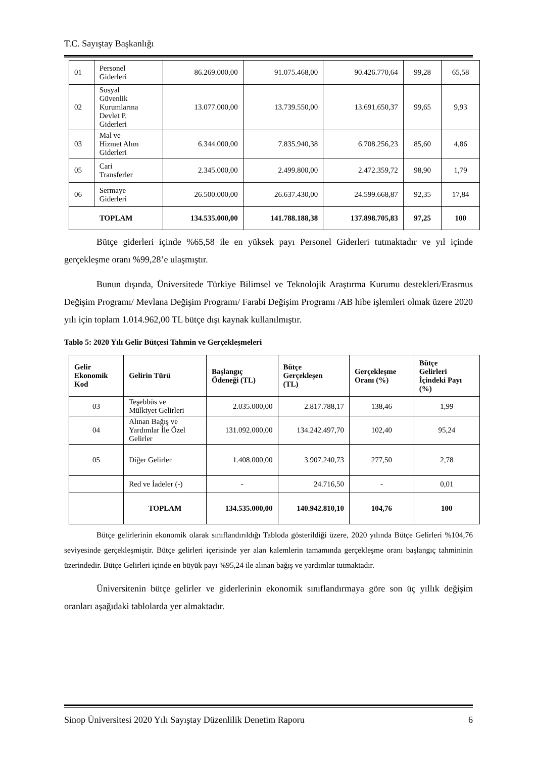T.C. Sayıştay Başkanlığı
| 01 | Personel Giderleri | 86.269.000,00 | 91.075.468,00 | 90.426.770,64 | 99,28 | 65,58 |
| 02 | Sosyal Güvenlik Kurumlarına Devlet P. Giderleri | 13.077.000,00 | 13.739.550,00 | 13.691.650,37 | 99,65 | 9,93 |
| 03 | Mal ve Hizmet Alım Giderleri | 6.344.000,00 | 7.835.940,38 | 6.708.256,23 | 85,60 | 4,86 |
| 05 | Cari Transferler | 2.345.000,00 | 2.499.800,00 | 2.472.359,72 | 98,90 | 1,79 |
| 06 | Sermaye Giderleri | 26.500.000,00 | 26.637.430,00 | 24.599.668,87 | 92,35 | 17,84 |
| TOPLAM | | 134.535.000,00 | 141.788.188,38 | 137.898.705,83 | 97,25 | 100 |
Bütçe giderleri içinde %65,58 ile en yüksek payı Personel Giderleri tutmaktadır ve yıl içinde gerçekleşme oranı %99,28’e ulaşmıştır.
Bunun dışında, Üniversitede Türkiye Bilimsel ve Teknolojik Araştırma Kurumu destekleri/Erasmus Değişim Programı/ Mevlana Değişim Programı/ Farabi Değişim Programı /AB hibe işlemleri olmak üzere 2020 yılı için toplam 1.014.962,00 TL bütçe dışı kaynak kullanılmıştır.
Tablo 5: 2020 Yılı Gelir Bütçesi Tahmin ve Gerçekleşmeleri
| Gelir Ekonomik Kod | Gelirin Türü | Başlangıç Ödeneği (TL) | Bütçe Gerçekleşen (TL) | Gerçekleşme Oranı (%) | Bütçe Gelirleri İçindeki Payı (%) |
| --- | --- | --- | --- | --- | --- |
| 03 | Teşebbüs ve Mülkiyet Gelirleri | 2.035.000,00 | 2.817.788,17 | 138,46 | 1,99 |
| 04 | Alınan Bağış ve Yardımlar İle Özel Gelirler | 131.092.000,00 | 134.242.497,70 | 102,40 | 95,24 |
| 05 | Diğer Gelirler | 1.408.000,00 | 3.907.240,73 | 277,50 | 2,78 |
| | Red ve İadeler (-) | - | 24.716,50 | - | 0,01 |
| | TOPLAM | 134.535.000,00 | 140.942.810,10 | 104,76 | 100 |
Bütçe gelirlerinin ekonomik olarak sınıflandırıldığı Tabloda gösterildiği üzere, 2020 yılında Bütçe Gelirleri %104,76 seviyesinde gerçekleşmiştir. Bütçe gelirleri içerisinde yer alan kalemlerin tamamında gerçekleşme oranı başlangıç tahmininin üzerindedir. Bütçe Gelirleri içinde en büyük payı %95,24 ile alınan bağış ve yardımlar tutmaktadır.
Üniversitenin bütçe gelirler ve giderlerinin ekonomik sınıflandırmaya göre son üç yıllık değişim oranları aşağıdaki tablolarda yer almaktadır.
Sinop Üniversitesi 2020 Yılı Sayıştay Düzenlilik Denetim Raporu 6